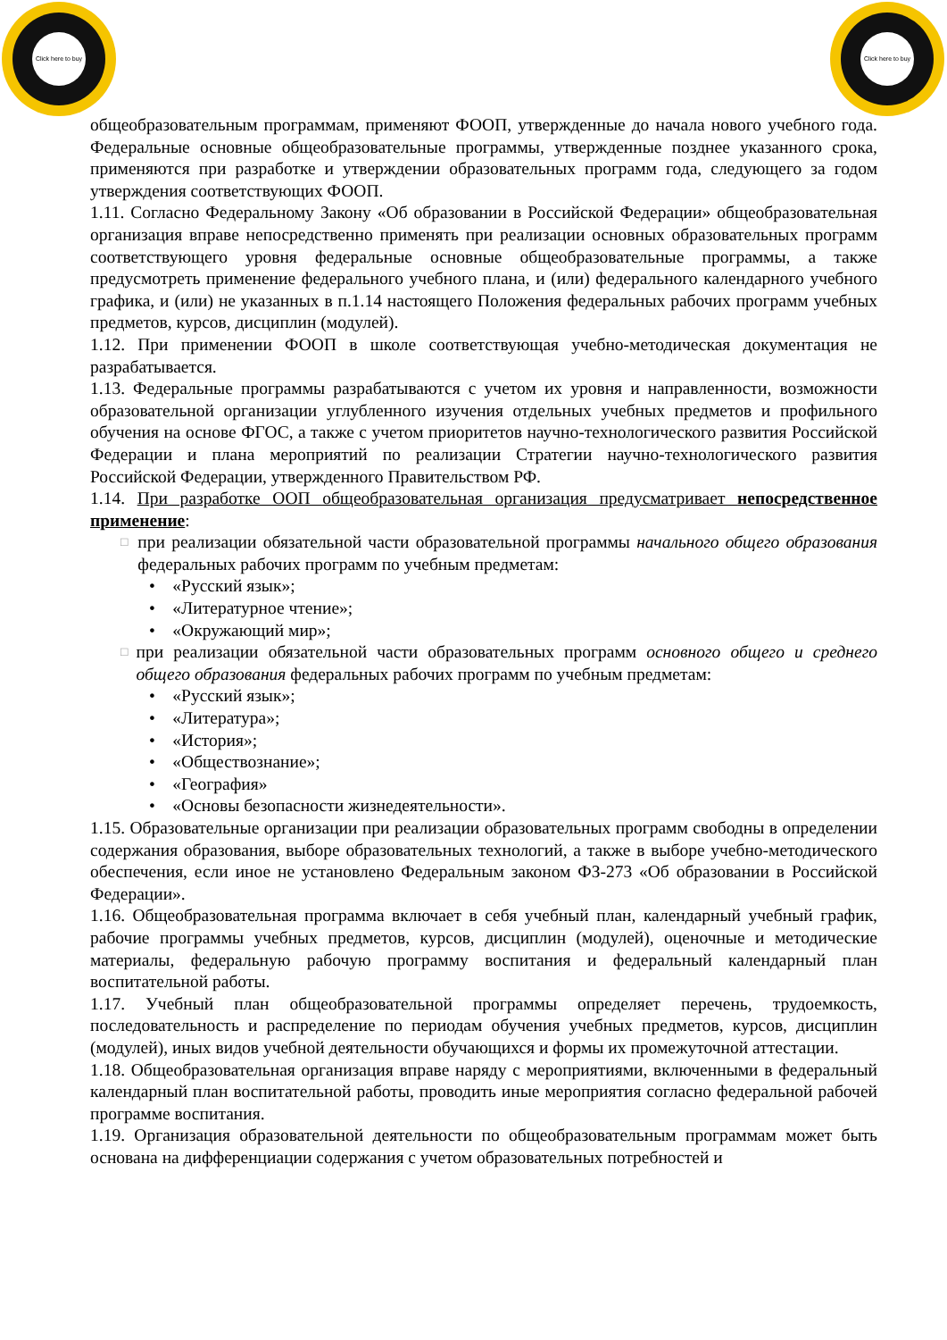Click here to buy
Click here to buy
общеобразовательным программам, применяют ФООП, утвержденные до начала нового учебного года. Федеральные основные общеобразовательные программы, утвержденные позднее указанного срока, применяются при разработке и утверждении образовательных программ года, следующего за годом утверждения соответствующих ФООП.
1.11. Согласно Федеральному Закону «Об образовании в Российской Федерации» общеобразовательная организация вправе непосредственно применять при реализации основных образовательных программ соответствующего уровня федеральные основные общеобразовательные программы, а также предусмотреть применение федерального учебного плана, и (или) федерального календарного учебного графика, и (или) не указанных в п.1.14 настоящего Положения федеральных рабочих программ учебных предметов, курсов, дисциплин (модулей).
1.12. При применении ФООП в школе соответствующая учебно-методическая документация не разрабатывается.
1.13. Федеральные программы разрабатываются с учетом их уровня и направленности, возможности образовательной организации углубленного изучения отдельных учебных предметов и профильного обучения на основе ФГОС, а также с учетом приоритетов научно-технологического развития Российской Федерации и плана мероприятий по реализации Стратегии научно-технологического развития Российской Федерации, утвержденного Правительством РФ.
1.14. При разработке ООП общеобразовательная организация предусматривает непосредственное применение:
□
при реализации обязательной части образовательной программы начального общего образования федеральных рабочих программ по учебным предметам:
• «Русский язык»;
• «Литературное чтение»;
• «Окружающий мир»;
□
при реализации обязательной части образовательных программ основного общего и среднего общего образования федеральных рабочих программ по учебным предметам:
• «Русский язык»;
• «Литература»;
• «История»;
• «Обществознание»;
• «География»
• «Основы безопасности жизнедеятельности».
1.15. Образовательные организации при реализации образовательных программ свободны в определении содержания образования, выборе образовательных технологий, а также в выборе учебно-методического обеспечения, если иное не установлено Федеральным законом ФЗ-273 «Об образовании в Российской Федерации».
1.16. Общеобразовательная программа включает в себя учебный план, календарный учебный график, рабочие программы учебных предметов, курсов, дисциплин (модулей), оценочные и методические материалы, федеральную рабочую программу воспитания и федеральный календарный план воспитательной работы.
1.17. Учебный план общеобразовательной программы определяет перечень, трудоемкость, последовательность и распределение по периодам обучения учебных предметов, курсов, дисциплин (модулей), иных видов учебной деятельности обучающихся и формы их промежуточной аттестации.
1.18. Общеобразовательная организация вправе наряду с мероприятиями, включенными в федеральный календарный план воспитательной работы, проводить иные мероприятия согласно федеральной рабочей программе воспитания.
1.19. Организация образовательной деятельности по общеобразовательным программам может быть основана на дифференциации содержания с учетом образовательных потребностей и